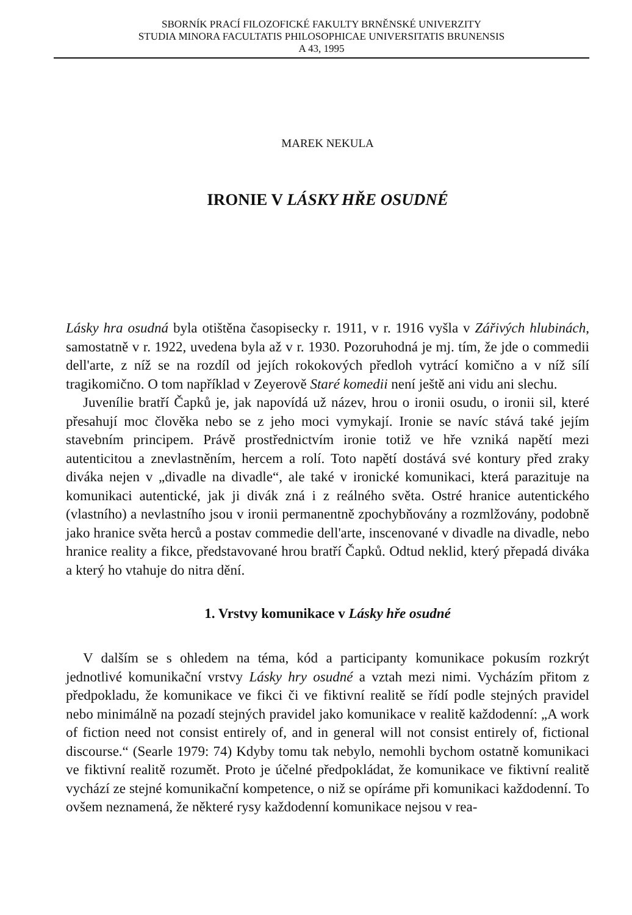SBORNÍK PRACÍ FILOZOFICKÉ FAKULTY BRNĚNSKÉ UNIVERZITY
STUDIA MINORA FACULTATIS PHILOSOPHICAE UNIVERSITATIS BRUNENSIS
A 43, 1995
MAREK NEKULA
IRONIE V LÁSKY HŘE OSUDNÉ
Lásky hra osudná byla otištěna časopisecky r. 1911, v r. 1916 vyšla v Zářivých hlubinách, samostatně v r. 1922, uvedena byla až v r. 1930. Pozoruhodná je mj. tím, že jde o commedii dell'arte, z níž se na rozdíl od jejích rokokových předloh vytrácí komično a v níž sílí tragikomično. O tom například v Zeyerově Staré komedii není ještě ani vidu ani slechu.
Juvenílie bratří Čapků je, jak napovídá už název, hrou o ironii osudu, o ironii sil, které přesahují moc člověka nebo se z jeho moci vymykají. Ironie se navíc stává také jejím stavebním principem. Právě prostřednictvím ironie totiž ve hře vzniká napětí mezi autenticitou a znevlastněním, hercem a rolí. Toto napětí dostává své kontury před zraky diváka nejen v „divadle na divadle“, ale také v ironické komunikaci, která parazituje na komunikaci autentické, jak ji divák zná i z reálného světa. Ostré hranice autentického (vlastního) a nevlastního jsou v ironii permanentně zpochybňovány a rozmlžovány, podobně jako hranice světa herců a postav commedie dell'arte, inscenované v divadle na divadle, nebo hranice reality a fikce, představované hrou bratří Čapků. Odtud neklid, který přepadá diváka a který ho vtahuje do nitra dění.
1. Vrstvy komunikace v Lásky hře osudné
V dalším se s ohledem na téma, kód a participanty komunikace pokusím rozkrýt jednotlivé komunikační vrstvy Lásky hry osudné a vztah mezi nimi. Vycházím přitom z předpokladu, že komunikace ve fikci či ve fiktivní realitě se řídí podle stejných pravidel nebo minimálně na pozadí stejných pravidel jako komunikace v realitě každodenní: „A work of fiction need not consist entirely of, and in general will not consist entirely of, fictional discourse.“ (Searle 1979: 74) Kdyby tomu tak nebylo, nemohli bychom ostatně komunikaci ve fiktivní realitě rozumět. Proto je účelné předpokládat, že komunikace ve fiktivní realitě vychází ze stejné komunikační kompetence, o niž se opíráme při komunikaci každodenní. To ovšem neznamená, že některé rysy každodenní komunikace nejsou v rea-